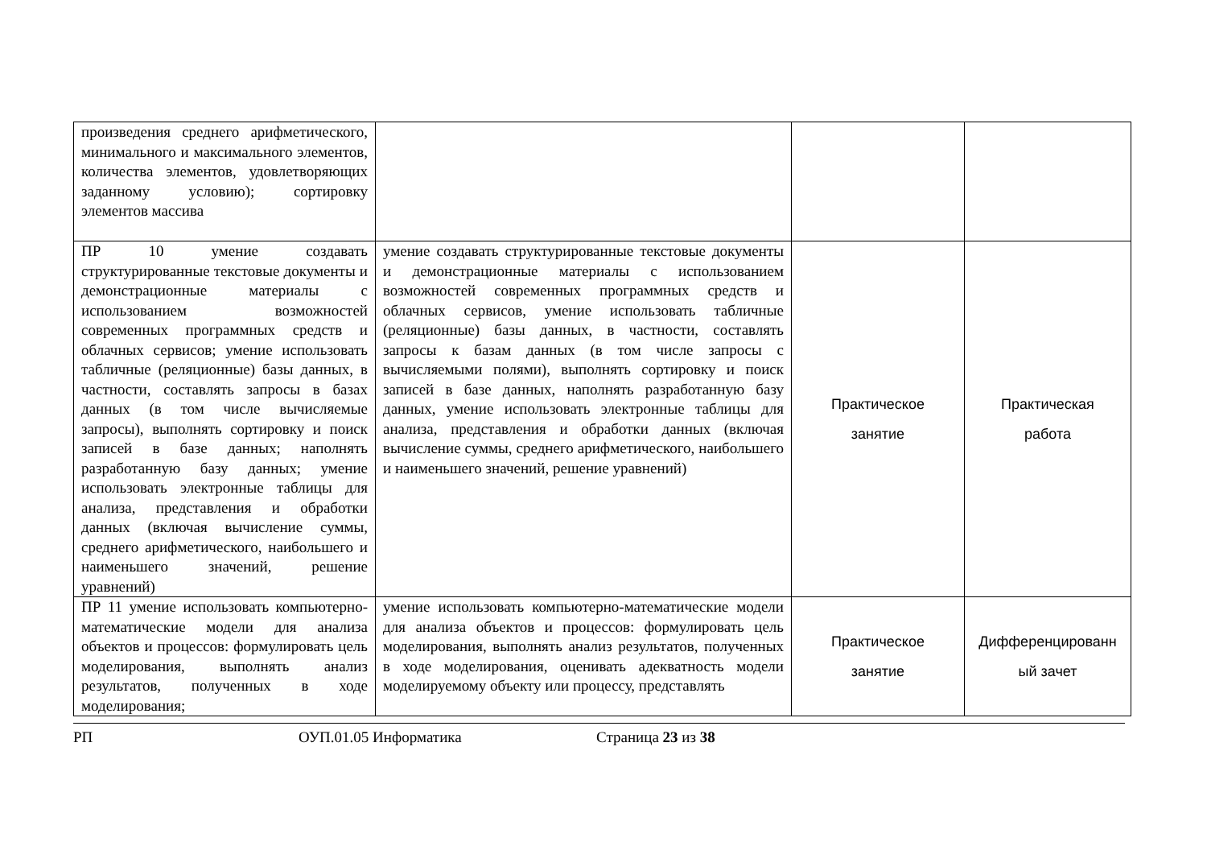| произведения среднего арифметического, минимального и максимального элементов, количества элементов, удовлетворяющих заданному условию); сортировку элементов массива | | | |
| ПР 10 умение создавать структурированные текстовые документы и демонстрационные материалы с использованием возможностей современных программных средств и облачных сервисов; умение использовать табличные (реляционные) базы данных, в частности, составлять запросы в базах данных (в том числе вычисляемые запросы), выполнять сортировку и поиск записей в базе данных; наполнять разработанную базу данных; умение использовать электронные таблицы для анализа, представления и обработки данных (включая вычисление суммы, среднего арифметического, наибольшего и наименьшего значений, решение уравнений) | умение создавать структурированные текстовые документы и демонстрационные материалы с использованием возможностей современных программных средств и облачных сервисов, умение использовать табличные (реляционные) базы данных, в частности, составлять запросы к базам данных (в том числе запросы с вычисляемыми полями), выполнять сортировку и поиск записей в базе данных, наполнять разработанную базу данных, умение использовать электронные таблицы для анализа, представления и обработки данных (включая вычисление суммы, среднего арифметического, наибольшего и наименьшего значений, решение уравнений) | Практическое занятие | Практическая работа |
| ПР 11 умение использовать компьютерно-математические модели для анализа объектов и процессов: формулировать цель моделирования, выполнять анализ результатов, полученных в ходе моделирования; | умение использовать компьютерно-математические модели для анализа объектов и процессов: формулировать цель моделирования, выполнять анализ результатов, полученных в ходе моделирования, оценивать адекватность модели моделируемому объекту или процессу, представлять | Практическое занятие | Дифференцированн ый зачет |
РП ОУП.01.05 Информатика Страница 23 из 38